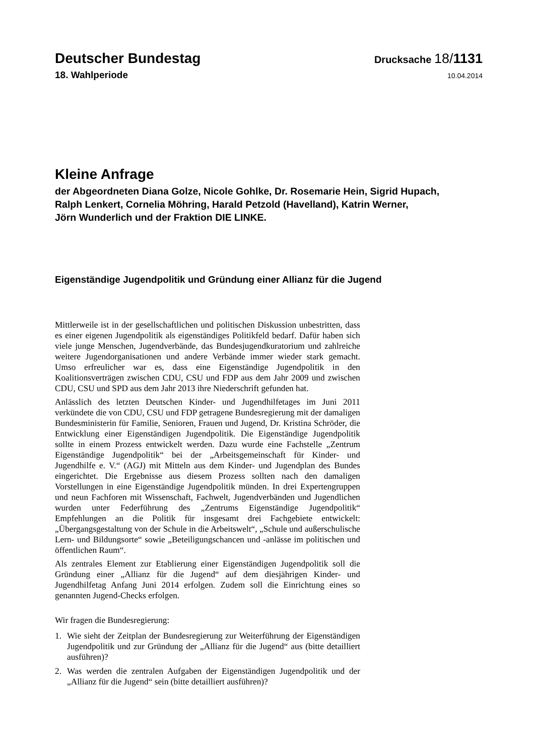Deutscher Bundestag
Drucksache 18/1131
18. Wahlperiode
10.04.2014
Kleine Anfrage
der Abgeordneten Diana Golze, Nicole Gohlke, Dr. Rosemarie Hein, Sigrid Hupach,
Ralph Lenkert, Cornelia Möhring, Harald Petzold (Havelland), Katrin Werner,
Jörn Wunderlich und der Fraktion DIE LINKE.
Eigenständige Jugendpolitik und Gründung einer Allianz für die Jugend
Mittlerweile ist in der gesellschaftlichen und politischen Diskussion unbestritten, dass es einer eigenen Jugendpolitik als eigenständiges Politikfeld bedarf. Dafür haben sich viele junge Menschen, Jugendverbände, das Bundesjugendkuratorium und zahlreiche weitere Jugendorganisationen und andere Verbände immer wieder stark gemacht. Umso erfreulicher war es, dass eine Eigenständige Jugendpolitik in den Koalitionsverträgen zwischen CDU, CSU und FDP aus dem Jahr 2009 und zwischen CDU, CSU und SPD aus dem Jahr 2013 ihre Niederschrift gefunden hat.
Anlässlich des letzten Deutschen Kinder- und Jugendhilfetages im Juni 2011 verkündete die von CDU, CSU und FDP getragene Bundesregierung mit der damaligen Bundesministerin für Familie, Senioren, Frauen und Jugend, Dr. Kristina Schröder, die Entwicklung einer Eigenständigen Jugendpolitik. Die Eigenständige Jugendpolitik sollte in einem Prozess entwickelt werden. Dazu wurde eine Fachstelle „Zentrum Eigenständige Jugendpolitik“ bei der „Arbeitsgemeinschaft für Kinder- und Jugendhilfe e. V.“ (AGJ) mit Mitteln aus dem Kinder- und Jugendplan des Bundes eingerichtet. Die Ergebnisse aus diesem Prozess sollten nach den damaligen Vorstellungen in eine Eigenständige Jugendpolitik münden. In drei Expertengruppen und neun Fachforen mit Wissenschaft, Fachwelt, Jugendverbänden und Jugendlichen wurden unter Federführung des „Zentrums Eigenständige Jugendpolitik“ Empfehlungen an die Politik für insgesamt drei Fachgebiete entwickelt: „Übergangsgestaltung von der Schule in die Arbeitswelt“, „Schule und außerschulische Lern- und Bildungsorte“ sowie „Beteiligungschancen und -anlässe im politischen und öffentlichen Raum“.
Als zentrales Element zur Etablierung einer Eigenständigen Jugendpolitik soll die Gründung einer „Allianz für die Jugend“ auf dem diesjährigen Kinder- und Jugendhilfetag Anfang Juni 2014 erfolgen. Zudem soll die Einrichtung eines so genannten Jugend-Checks erfolgen.
Wir fragen die Bundesregierung:
1. Wie sieht der Zeitplan der Bundesregierung zur Weiterführung der Eigenständigen Jugendpolitik und zur Gründung der „Allianz für die Jugend“ aus (bitte detailliert ausführen)?
2. Was werden die zentralen Aufgaben der Eigenständigen Jugendpolitik und der „Allianz für die Jugend“ sein (bitte detailliert ausführen)?